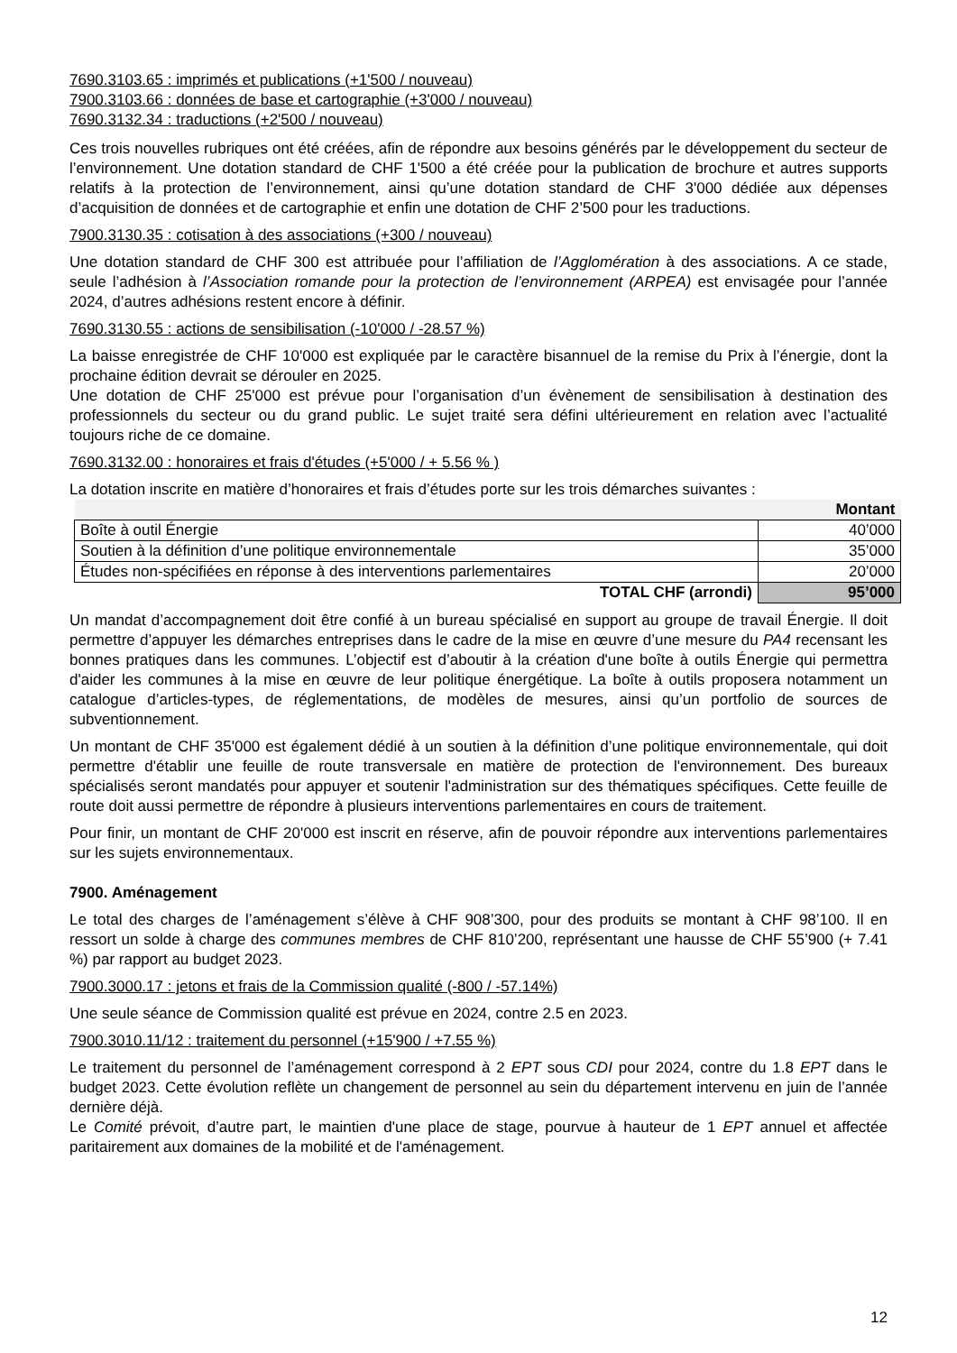7690.3103.65 : imprimés et publications (+1'500 / nouveau)
7900.3103.66 : données de base et cartographie (+3'000 / nouveau)
7690.3132.34 : traductions (+2'500 / nouveau)
Ces trois nouvelles rubriques ont été créées, afin de répondre aux besoins générés par le développement du secteur de l’environnement. Une dotation standard de CHF 1'500 a été créée pour la publication de brochure et autres supports relatifs à la protection de l’environnement, ainsi qu’une dotation standard de CHF 3'000 dédiée aux dépenses d’acquisition de données et de cartographie et enfin une dotation de CHF 2’500 pour les traductions.
7900.3130.35 : cotisation à des associations (+300 / nouveau)
Une dotation standard de CHF 300 est attribuée pour l’affiliation de l’Agglomération à des associations. A ce stade, seule l’adhésion à l’Association romande pour la protection de l’environnement (ARPEA) est envisagée pour l’année 2024, d’autres adhésions restent encore à définir.
7690.3130.55 : actions de sensibilisation (-10'000 / -28.57 %)
La baisse enregistrée de CHF 10'000 est expliquée par le caractère bisannuel de la remise du Prix à l’énergie, dont la prochaine édition devrait se dérouler en 2025.
Une dotation de CHF 25'000 est prévue pour l’organisation d’un évènement de sensibilisation à destination des professionnels du secteur ou du grand public. Le sujet traité sera défini ultérieurement en relation avec l’actualité toujours riche de ce domaine.
7690.3132.00 : honoraires et frais d'études (+5'000 / + 5.56 % )
La dotation inscrite en matière d’honoraires et frais d’études porte sur les trois démarches suivantes :
| | Montant |
| --- | --- |
| Boîte à outil Énergie | 40’000 |
| Soutien à la définition d’une politique environnementale | 35’000 |
| Études non-spécifiées en réponse à des interventions parlementaires | 20’000 |
| TOTAL CHF (arrondi) | 95’000 |
Un mandat d’accompagnement doit être confié à un bureau spécialisé en support au groupe de travail Énergie. Il doit permettre d’appuyer les démarches entreprises dans le cadre de la mise en œuvre d’une mesure du PA4 recensant les bonnes pratiques dans les communes. L’objectif est d’aboutir à la création d'une boîte à outils Énergie qui permettra d'aider les communes à la mise en œuvre de leur politique énergétique. La boîte à outils proposera notamment un catalogue d’articles-types, de réglementations, de modèles de mesures, ainsi qu’un portfolio de sources de subventionnement.
Un montant de CHF 35'000 est également dédié à un soutien à la définition d’une politique environnementale, qui doit permettre d'établir une feuille de route transversale en matière de protection de l'environnement. Des bureaux spécialisés seront mandatés pour appuyer et soutenir l'administration sur des thématiques spécifiques. Cette feuille de route doit aussi permettre de répondre à plusieurs interventions parlementaires en cours de traitement.
Pour finir, un montant de CHF 20'000 est inscrit en réserve, afin de pouvoir répondre aux interventions parlementaires sur les sujets environnementaux.
7900. Aménagement
Le total des charges de l’aménagement s’élève à CHF 908’300, pour des produits se montant à CHF 98’100. Il en ressort un solde à charge des communes membres de CHF 810’200, représentant une hausse de CHF 55’900 (+ 7.41 %) par rapport au budget 2023.
7900.3000.17 : jetons et frais de la Commission qualité (-800 / -57.14%)
Une seule séance de Commission qualité est prévue en 2024, contre 2.5 en 2023.
7900.3010.11/12 : traitement du personnel (+15'900 / +7.55 %)
Le traitement du personnel de l’aménagement correspond à 2 EPT sous CDI pour 2024, contre du 1.8 EPT dans le budget 2023. Cette évolution reflète un changement de personnel au sein du département intervenu en juin de l’année dernière déjà.
Le Comité prévoit, d’autre part, le maintien d'une place de stage, pourvue à hauteur de 1 EPT annuel et affectée paritairement aux domaines de la mobilité et de l'aménagement.
12